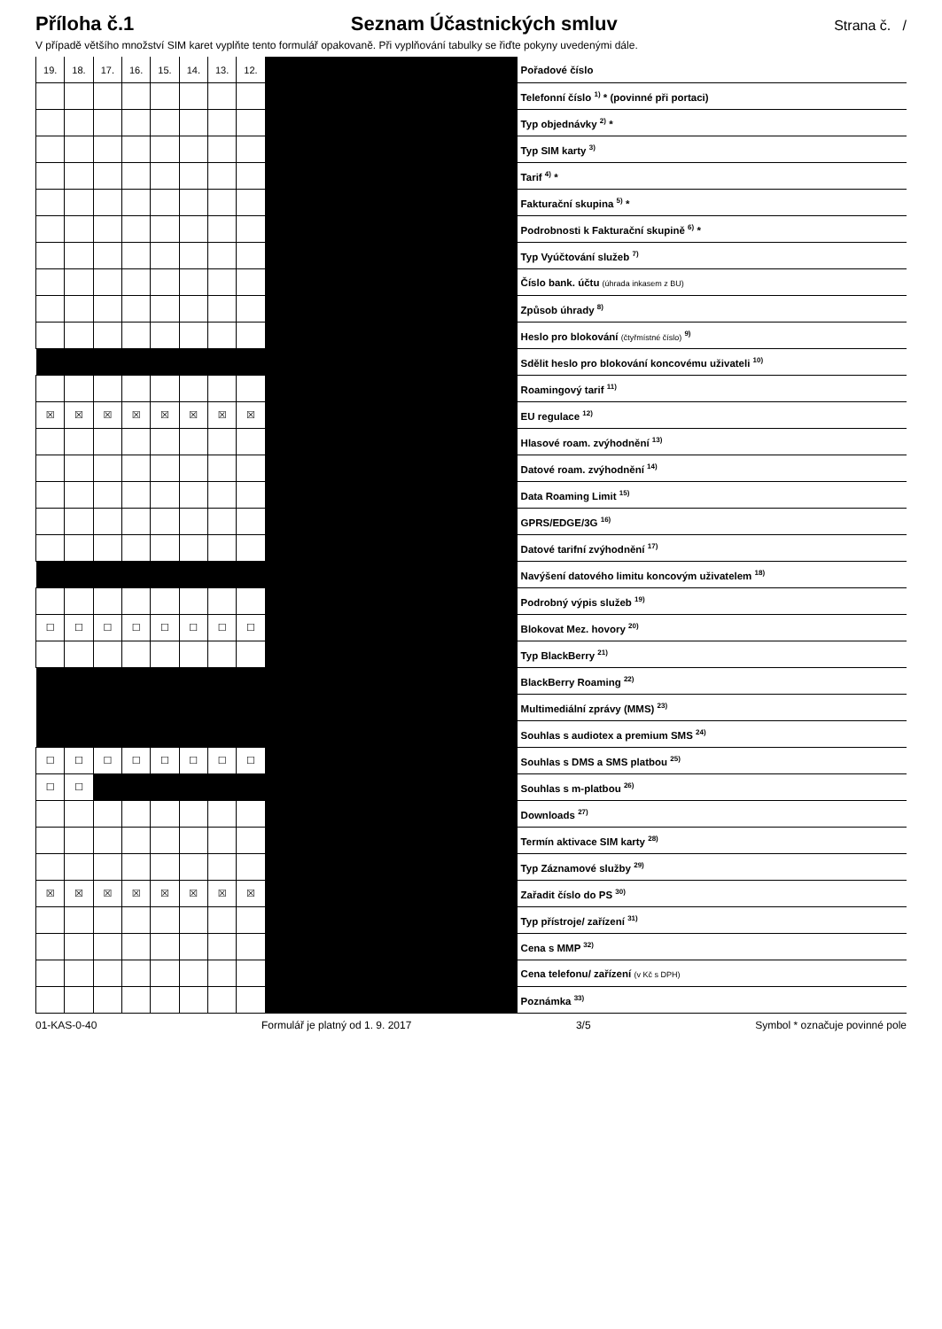Příloha č.1 Seznam Účastnických smluv
Strana č. /
V případě většího množství SIM karet vyplňte tento formulář opakovaně. Při vyplňování tabulky se řiďte pokyny uvedenými dále.
| 19. | 18. | 17. | 16. | 15. | 14. | 13. | 12. | | Pořadové číslo |
| | | | | | | | | | Telefonní číslo <sup>1)</sup> * (povinné při portaci) |
| | | | | | | | | | Typ objednávky <sup>2)</sup> * |
| | | | | | | | | | Typ SIM karty <sup>3)</sup> |
| | | | | | | | | | Tarif <sup>4)</sup> * |
| | | | | | | | | | Fakturační skupina <sup>5)</sup> * |
| | | | | | | | | | Podrobnosti k Fakturační skupině <sup>6)</sup> * |
| | | | | | | | | | Typ Vyúčtování služeb <sup>7)</sup> |
| | | | | | | | | | Číslo bank. účtu (úhrada inkasem z BU) |
| | | | | | | | | | Způsob úhrady <sup>8)</sup> |
| | | | | | | | | | Heslo pro blokování (čtyřmístné číslo) <sup>9)</sup> |
| | | | | | | | | | Sdělit heslo pro blokování koncovému uživateli <sup>10)</sup> |
| | | | | | | | | | Roamingový tarif <sup>11)</sup> |
| ☒ | ☒ | ☒ | ☒ | ☒ | ☒ | ☒ | ☒ | | EU regulace <sup>12)</sup> |
| | | | | | | | | | Hlasové roam. zvýhodnění <sup>13)</sup> |
| | | | | | | | | | Datové roam. zvýhodnění <sup>14)</sup> |
| | | | | | | | | | Data Roaming Limit <sup>15)</sup> |
| | | | | | | | | | GPRS/EDGE/3G <sup>16)</sup> |
| | | | | | | | | | Datové tarifní zvýhodnění <sup>17)</sup> |
| | | | | | | | | | Navýšení datového limitu koncovým uživatelem <sup>18)</sup> |
| | | | | | | | | | Podrobný výpis služeb <sup>19)</sup> |
| ☐ | ☐ | ☐ | ☐ | ☐ | ☐ | ☐ | ☐ | | Blokovat Mez. hovory <sup>20)</sup> |
| | | | | | | | | | Typ BlackBerry <sup>21)</sup> |
| | | | | | | | | | BlackBerry Roaming <sup>22)</sup> |
| | | | | | | | | | Multimediální zprávy (MMS) <sup>23)</sup> |
| | | | | | | | | | Souhlas s audiotex a premium SMS <sup>24)</sup> |
| ☐ | ☐ | ☐ | ☐ | ☐ | ☐ | ☐ | ☐ | | Souhlas s DMS a SMS platbou <sup>25)</sup> |
| ☐ | ☐ | | | | | | | | Souhlas s m-platbou <sup>26)</sup> |
| | | | | | | | | | Downloads <sup>27)</sup> |
| | | | | | | | | | Termín aktivace SIM karty <sup>28)</sup> |
| | | | | | | | | | Typ Záznamové služby <sup>29)</sup> |
| ☒ | ☒ | ☒ | ☒ | ☒ | ☒ | ☒ | ☒ | | Zařadit číslo do PS <sup>30)</sup> |
| | | | | | | | | | Typ přístroje/ zařízení <sup>31)</sup> |
| | | | | | | | | | Cena s MMP <sup>32)</sup> |
| | | | | | | | | | Cena telefonu/ zařízení (v Kč s DPH) |
| | | | | | | | | | Poznámka <sup>33)</sup> |
01-KAS-0-40 Formulář je platný od 1. 9. 2017 3/5 Symbol * označuje povinné pole